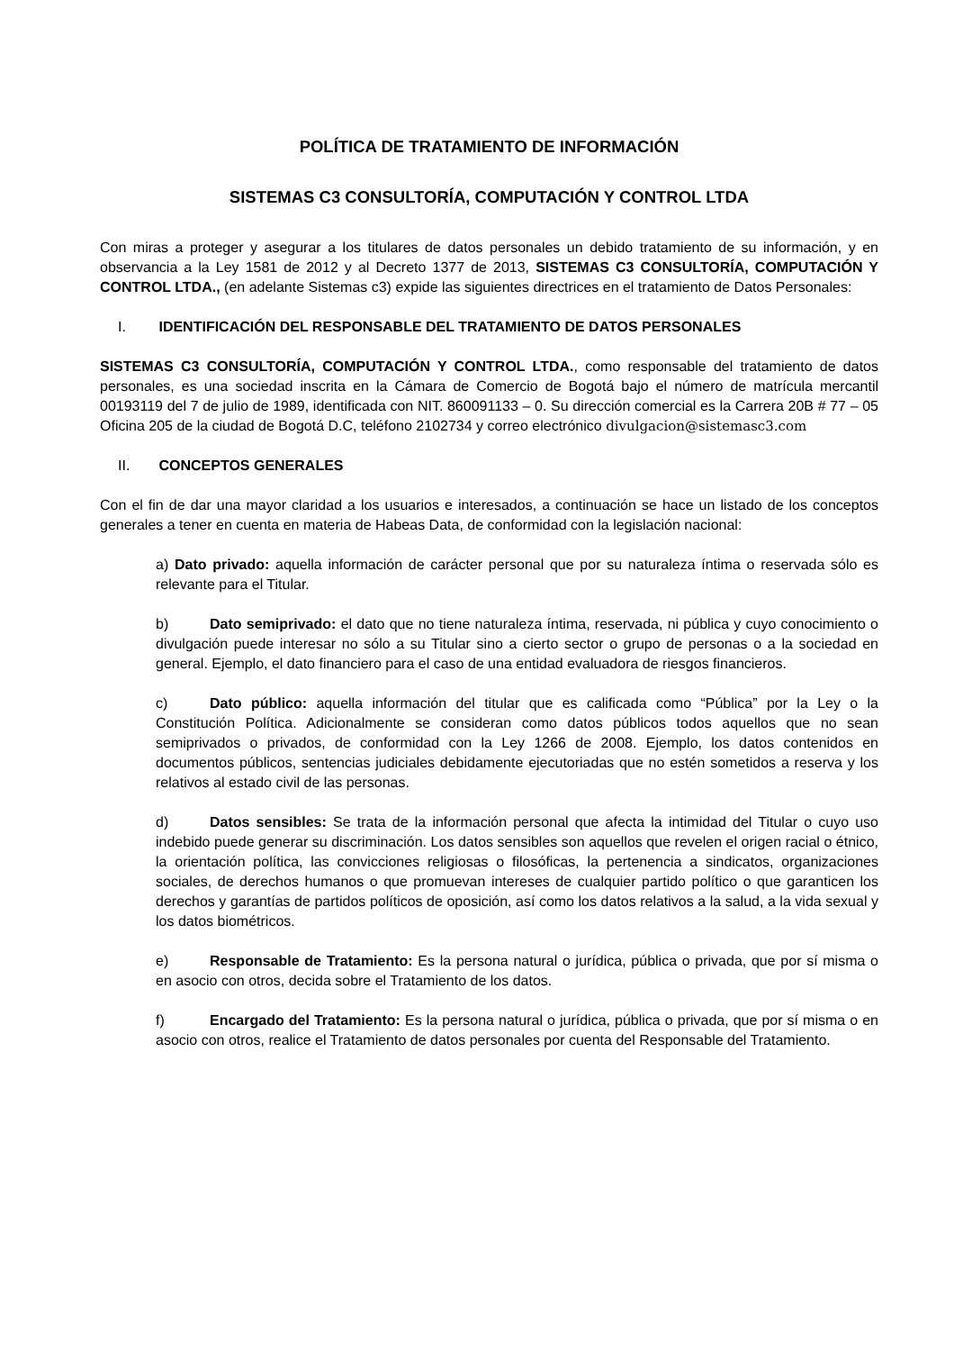POLÍTICA DE TRATAMIENTO DE INFORMACIÓN
SISTEMAS C3 CONSULTORÍA, COMPUTACIÓN Y CONTROL LTDA
Con miras a proteger y asegurar a los titulares de datos personales un debido tratamiento de su información, y en observancia a la Ley 1581 de 2012 y al Decreto 1377 de 2013, SISTEMAS C3 CONSULTORÍA, COMPUTACIÓN Y CONTROL LTDA., (en adelante Sistemas c3) expide las siguientes directrices en el tratamiento de Datos Personales:
I. IDENTIFICACIÓN DEL RESPONSABLE DEL TRATAMIENTO DE DATOS PERSONALES
SISTEMAS C3 CONSULTORÍA, COMPUTACIÓN Y CONTROL LTDA., como responsable del tratamiento de datos personales, es una sociedad inscrita en la Cámara de Comercio de Bogotá bajo el número de matrícula mercantil 00193119 del 7 de julio de 1989, identificada con NIT. 860091133 – 0. Su dirección comercial es la Carrera 20B # 77 – 05 Oficina 205 de la ciudad de Bogotá D.C, teléfono 2102734 y correo electrónico divulgacion@sistemasc3.com
II. CONCEPTOS GENERALES
Con el fin de dar una mayor claridad a los usuarios e interesados, a continuación se hace un listado de los conceptos generales a tener en cuenta en materia de Habeas Data, de conformidad con la legislación nacional:
a) Dato privado: aquella información de carácter personal que por su naturaleza íntima o reservada sólo es relevante para el Titular.
b) Dato semiprivado: el dato que no tiene naturaleza íntima, reservada, ni pública y cuyo conocimiento o divulgación puede interesar no sólo a su Titular sino a cierto sector o grupo de personas o a la sociedad en general. Ejemplo, el dato financiero para el caso de una entidad evaluadora de riesgos financieros.
c) Dato público: aquella información del titular que es calificada como “Pública” por la Ley o la Constitución Política. Adicionalmente se consideran como datos públicos todos aquellos que no sean semiprivados o privados, de conformidad con la Ley 1266 de 2008. Ejemplo, los datos contenidos en documentos públicos, sentencias judiciales debidamente ejecutoriadas que no estén sometidos a reserva y los relativos al estado civil de las personas.
d) Datos sensibles: Se trata de la información personal que afecta la intimidad del Titular o cuyo uso indebido puede generar su discriminación. Los datos sensibles son aquellos que revelen el origen racial o étnico, la orientación política, las convicciones religiosas o filosóficas, la pertenencia a sindicatos, organizaciones sociales, de derechos humanos o que promuevan intereses de cualquier partido político o que garanticen los derechos y garantías de partidos políticos de oposición, así como los datos relativos a la salud, a la vida sexual y los datos biométricos.
e) Responsable de Tratamiento: Es la persona natural o jurídica, pública o privada, que por sí misma o en asocio con otros, decida sobre el Tratamiento de los datos.
f) Encargado del Tratamiento: Es la persona natural o jurídica, pública o privada, que por sí misma o en asocio con otros, realice el Tratamiento de datos personales por cuenta del Responsable del Tratamiento.